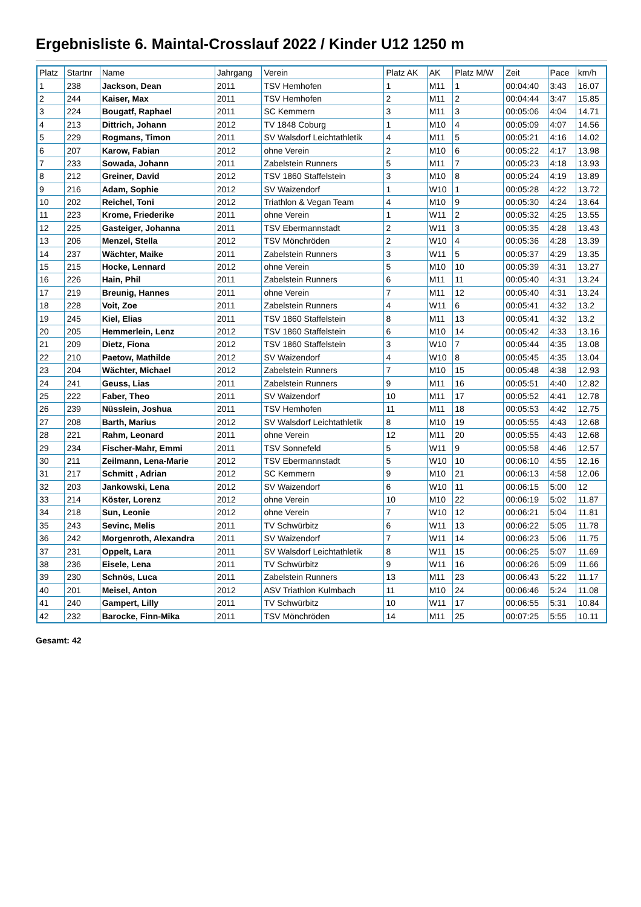Ergebnisliste 6. Maintal-Crosslauf 2022 / Kinder U12 1250 m
| Platz | Startnr | Name | Jahrgang | Verein | Platz AK | AK | Platz M/W | Zeit | Pace | km/h |
| --- | --- | --- | --- | --- | --- | --- | --- | --- | --- | --- |
| 1 | 238 | Jackson, Dean | 2011 | TSV Hemhofen | 1 | M11 | 1 | 00:04:40 | 3:43 | 16.07 |
| 2 | 244 | Kaiser, Max | 2011 | TSV Hemhofen | 2 | M11 | 2 | 00:04:44 | 3:47 | 15.85 |
| 3 | 224 | Bougatf, Raphael | 2011 | SC Kemmern | 3 | M11 | 3 | 00:05:06 | 4:04 | 14.71 |
| 4 | 213 | Dittrich, Johann | 2012 | TV 1848 Coburg | 1 | M10 | 4 | 00:05:09 | 4:07 | 14.56 |
| 5 | 229 | Rogmans, Timon | 2011 | SV Walsdorf Leichtathletik | 4 | M11 | 5 | 00:05:21 | 4:16 | 14.02 |
| 6 | 207 | Karow, Fabian | 2012 | ohne Verein | 2 | M10 | 6 | 00:05:22 | 4:17 | 13.98 |
| 7 | 233 | Sowada, Johann | 2011 | Zabelstein Runners | 5 | M11 | 7 | 00:05:23 | 4:18 | 13.93 |
| 8 | 212 | Greiner, David | 2012 | TSV 1860 Staffelstein | 3 | M10 | 8 | 00:05:24 | 4:19 | 13.89 |
| 9 | 216 | Adam, Sophie | 2012 | SV Waizendorf | 1 | W10 | 1 | 00:05:28 | 4:22 | 13.72 |
| 10 | 202 | Reichel, Toni | 2012 | Triathlon & Vegan Team | 4 | M10 | 9 | 00:05:30 | 4:24 | 13.64 |
| 11 | 223 | Krome, Friederike | 2011 | ohne Verein | 1 | W11 | 2 | 00:05:32 | 4:25 | 13.55 |
| 12 | 225 | Gasteiger, Johanna | 2011 | TSV Ebermannstadt | 2 | W11 | 3 | 00:05:35 | 4:28 | 13.43 |
| 13 | 206 | Menzel, Stella | 2012 | TSV Mönchröden | 2 | W10 | 4 | 00:05:36 | 4:28 | 13.39 |
| 14 | 237 | Wächter, Maike | 2011 | Zabelstein Runners | 3 | W11 | 5 | 00:05:37 | 4:29 | 13.35 |
| 15 | 215 | Hocke, Lennard | 2012 | ohne Verein | 5 | M10 | 10 | 00:05:39 | 4:31 | 13.27 |
| 16 | 226 | Hain, Phil | 2011 | Zabelstein Runners | 6 | M11 | 11 | 00:05:40 | 4:31 | 13.24 |
| 17 | 219 | Breunig, Hannes | 2011 | ohne Verein | 7 | M11 | 12 | 00:05:40 | 4:31 | 13.24 |
| 18 | 228 | Voit, Zoe | 2011 | Zabelstein Runners | 4 | W11 | 6 | 00:05:41 | 4:32 | 13.2 |
| 19 | 245 | Kiel, Elias | 2011 | TSV 1860 Staffelstein | 8 | M11 | 13 | 00:05:41 | 4:32 | 13.2 |
| 20 | 205 | Hemmerlein, Lenz | 2012 | TSV 1860 Staffelstein | 6 | M10 | 14 | 00:05:42 | 4:33 | 13.16 |
| 21 | 209 | Dietz, Fiona | 2012 | TSV 1860 Staffelstein | 3 | W10 | 7 | 00:05:44 | 4:35 | 13.08 |
| 22 | 210 | Paetow, Mathilde | 2012 | SV Waizendorf | 4 | W10 | 8 | 00:05:45 | 4:35 | 13.04 |
| 23 | 204 | Wächter, Michael | 2012 | Zabelstein Runners | 7 | M10 | 15 | 00:05:48 | 4:38 | 12.93 |
| 24 | 241 | Geuss, Lias | 2011 | Zabelstein Runners | 9 | M11 | 16 | 00:05:51 | 4:40 | 12.82 |
| 25 | 222 | Faber, Theo | 2011 | SV Waizendorf | 10 | M11 | 17 | 00:05:52 | 4:41 | 12.78 |
| 26 | 239 | Nüsslein, Joshua | 2011 | TSV Hemhofen | 11 | M11 | 18 | 00:05:53 | 4:42 | 12.75 |
| 27 | 208 | Barth, Marius | 2012 | SV Walsdorf Leichtathletik | 8 | M10 | 19 | 00:05:55 | 4:43 | 12.68 |
| 28 | 221 | Rahm, Leonard | 2011 | ohne Verein | 12 | M11 | 20 | 00:05:55 | 4:43 | 12.68 |
| 29 | 234 | Fischer-Mahr, Emmi | 2011 | TSV Sonnefeld | 5 | W11 | 9 | 00:05:58 | 4:46 | 12.57 |
| 30 | 211 | Zeilmann, Lena-Marie | 2012 | TSV Ebermannstadt | 5 | W10 | 10 | 00:06:10 | 4:55 | 12.16 |
| 31 | 217 | Schmitt , Adrian | 2012 | SC Kemmern | 9 | M10 | 21 | 00:06:13 | 4:58 | 12.06 |
| 32 | 203 | Jankowski, Lena | 2012 | SV Waizendorf | 6 | W10 | 11 | 00:06:15 | 5:00 | 12 |
| 33 | 214 | Köster, Lorenz | 2012 | ohne Verein | 10 | M10 | 22 | 00:06:19 | 5:02 | 11.87 |
| 34 | 218 | Sun, Leonie | 2012 | ohne Verein | 7 | W10 | 12 | 00:06:21 | 5:04 | 11.81 |
| 35 | 243 | Sevinc, Melis | 2011 | TV Schwürbitz | 6 | W11 | 13 | 00:06:22 | 5:05 | 11.78 |
| 36 | 242 | Morgenroth, Alexandra | 2011 | SV Waizendorf | 7 | W11 | 14 | 00:06:23 | 5:06 | 11.75 |
| 37 | 231 | Oppelt, Lara | 2011 | SV Walsdorf Leichtathletik | 8 | W11 | 15 | 00:06:25 | 5:07 | 11.69 |
| 38 | 236 | Eisele, Lena | 2011 | TV Schwürbitz | 9 | W11 | 16 | 00:06:26 | 5:09 | 11.66 |
| 39 | 230 | Schnös, Luca | 2011 | Zabelstein Runners | 13 | M11 | 23 | 00:06:43 | 5:22 | 11.17 |
| 40 | 201 | Meisel, Anton | 2012 | ASV Triathlon Kulmbach | 11 | M10 | 24 | 00:06:46 | 5:24 | 11.08 |
| 41 | 240 | Gampert, Lilly | 2011 | TV Schwürbitz | 10 | W11 | 17 | 00:06:55 | 5:31 | 10.84 |
| 42 | 232 | Barocke, Finn-Mika | 2011 | TSV Mönchröden | 14 | M11 | 25 | 00:07:25 | 5:55 | 10.11 |
Gesamt: 42